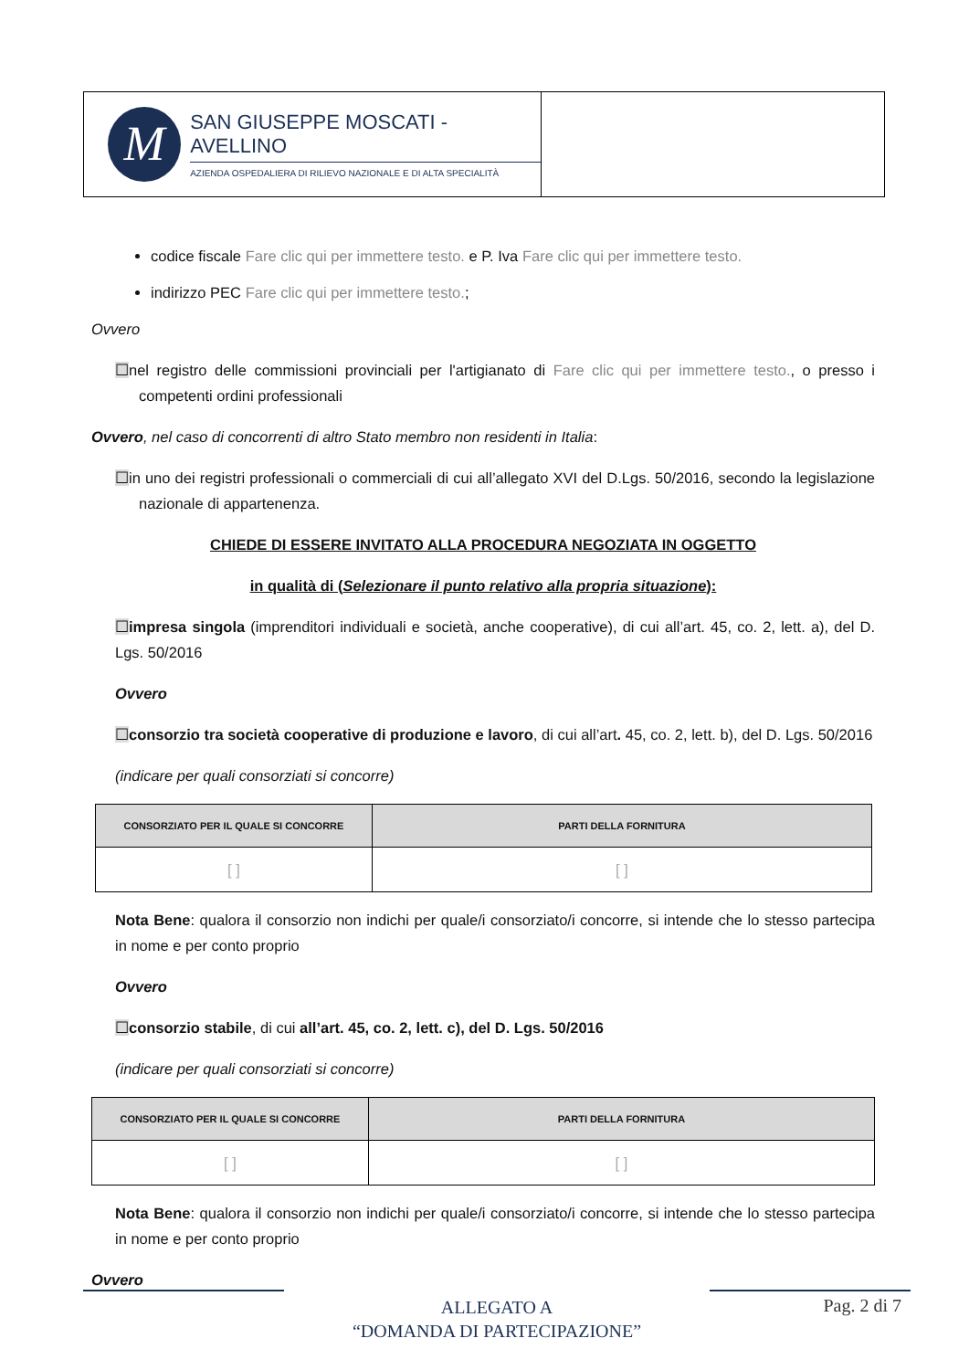M
SAN GIUSEPPE MOSCATI - AVELLINO
AZIENDA OSPEDALIERA DI RILIEVO NAZIONALE E DI ALTA SPECIALITÀ
codice fiscale Fare clic qui per immettere testo. e P. Iva Fare clic qui per immettere testo.
indirizzo PEC Fare clic qui per immettere testo.;
Ovvero
☐nel registro delle commissioni provinciali per l'artigianato di Fare clic qui per immettere testo., o presso i competenti ordini professionali
Ovvero, nel caso di concorrenti di altro Stato membro non residenti in Italia:
☐in uno dei registri professionali o commerciali di cui all’allegato XVI del D.Lgs. 50/2016, secondo la legislazione nazionale di appartenenza.
CHIEDE DI ESSERE INVITATO ALLA PROCEDURA NEGOZIATA IN OGGETTO
in qualità di (Selezionare il punto relativo alla propria situazione):
☐impresa singola (imprenditori individuali e società, anche cooperative), di cui all’art. 45, co. 2, lett. a), del D. Lgs. 50/2016
Ovvero
☐consorzio tra società cooperative di produzione e lavoro, di cui all’art. 45, co. 2, lett. b), del D. Lgs. 50/2016
(indicare per quali consorziati si concorre)
| CONSORZIATO PER IL QUALE SI CONCORRE | PARTI DELLA FORNITURA |
| --- | --- |
| [ ] | [ ] |
Nota Bene: qualora il consorzio non indichi per quale/i consorziato/i concorre, si intende che lo stesso partecipa in nome e per conto proprio
Ovvero
☐consorzio stabile, di cui all’art. 45, co. 2, lett. c), del D. Lgs. 50/2016
(indicare per quali consorziati si concorre)
| CONSORZIATO PER IL QUALE SI CONCORRE | PARTI DELLA FORNITURA |
| --- | --- |
| [ ] | [ ] |
Nota Bene: qualora il consorzio non indichi per quale/i consorziato/i concorre, si intende che lo stesso partecipa in nome e per conto proprio
Ovvero
ALLEGATO A
“DOMANDA DI PARTECIPAZIONE”
Pag. 2 di 7